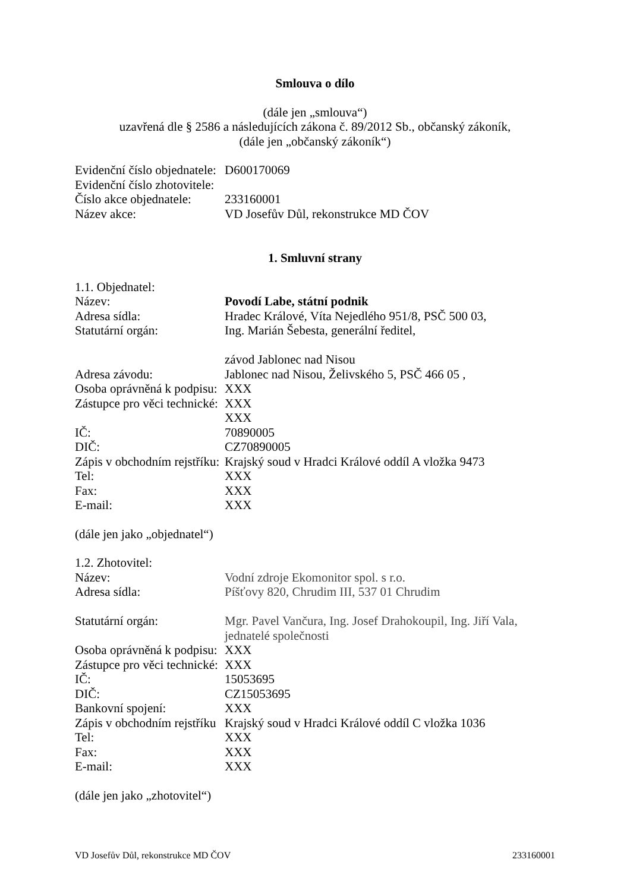Smlouva o dílo
(dále jen „smlouva“)
uzavřená dle § 2586 a následujících zákona č. 89/2012 Sb., občanský zákoník,
(dále jen „občanský zákoník“)
| Evidenční číslo objednatele: | D600170069 |
| Evidenční číslo zhotovitele: | |
| Číslo akce objednatele: | 233160001 |
| Název akce: | VD Josefův Důl, rekonstrukce MD ČOV |
1. Smluvní strany
| 1.1. Objednatel: | |
| Název: | Povodí Labe, státní podnik |
| Adresa sídla: | Hradec Králové, Víta Nejedlého 951/8, PSČ 500 03, |
| Statutární orgán: | Ing. Marián Šebesta, generální ředitel, |
| | závod Jablonec nad Nisou |
| Adresa závodu: | Jablonec nad Nisou, Želivského 5, PSČ 466 05 , |
| Osoba oprávněná k podpisu: | XXX |
| Zástupce pro věci technické: | XXX |
| | XXX |
| IČ: | 70890005 |
| DIČ: | CZ70890005 |
| Zápis v obchodním rejstříku: | Krajský soud v Hradci Králové oddíl A vložka 9473 |
| Tel: | XXX |
| Fax: | XXX |
| E-mail: | XXX |
(dále jen jako „objednatel“)
| 1.2. Zhotovitel: | |
| Název: | Vodní zdroje Ekomonitor spol. s r.o. |
| Adresa sídla: | Píšťovy 820, Chrudim III, 537 01 Chrudim |
| Statutární orgán: | Mgr. Pavel Vančura, Ing. Josef Drahokoupil, Ing. Jiří Vala, jednatelé společnosti |
| Osoba oprávněná k podpisu: | XXX |
| Zástupce pro věci technické: | XXX |
| IČ: | 15053695 |
| DIČ: | CZ15053695 |
| Bankovní spojení: | XXX |
| Zápis v obchodním rejstříku | Krajský soud v Hradci Králové oddíl C vložka 1036 |
| Tel: | XXX |
| Fax: | XXX |
| E-mail: | XXX |
(dále jen jako „zhotovitel“)
VD Josefův Důl, rekonstrukce MD ČOV 233160001